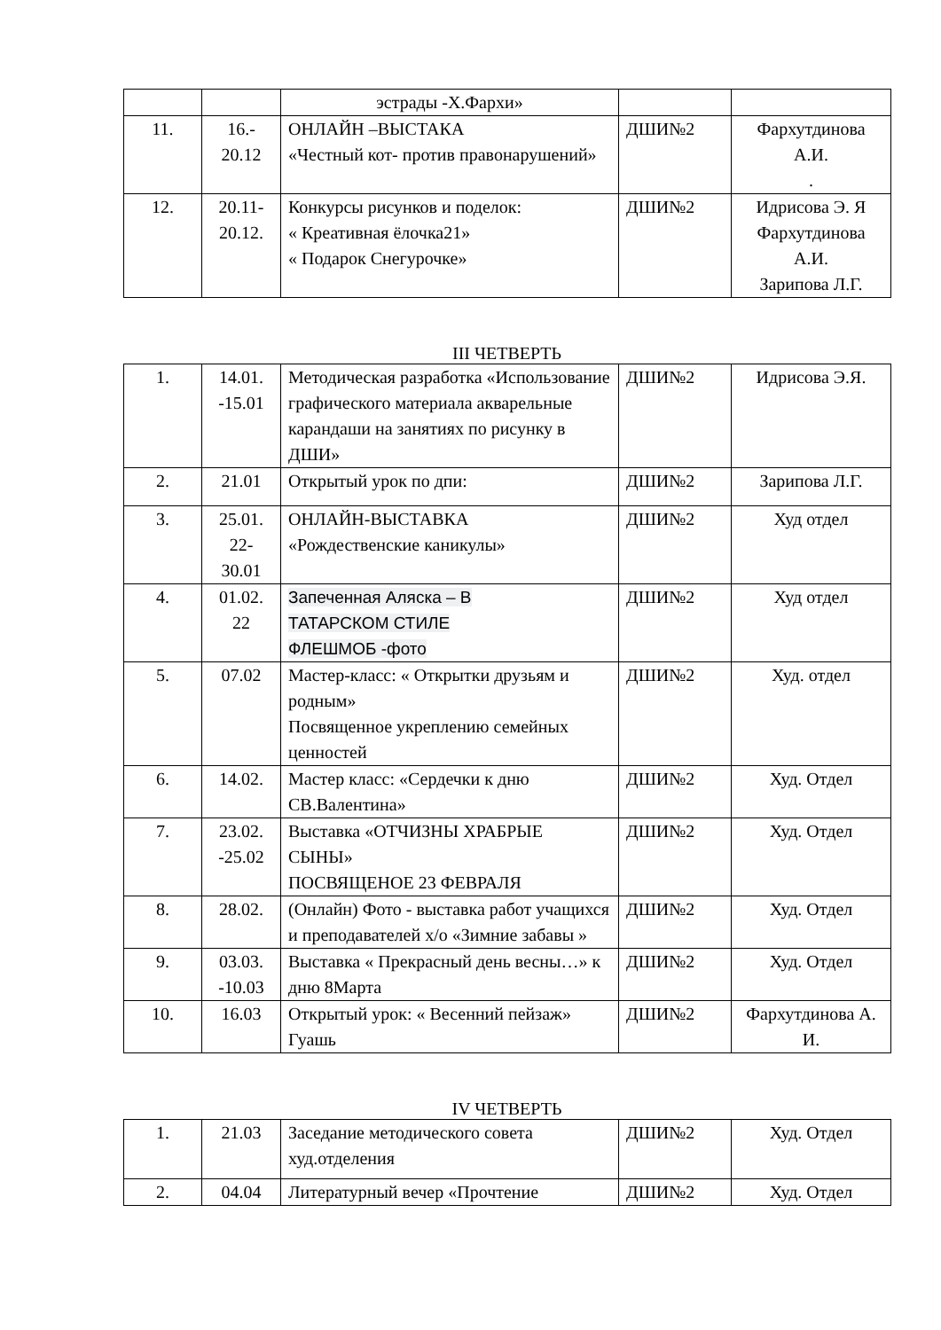| | | эстрады -Х.Фархи» | | |
| 11. | 16.- 20.12 | ОНЛАЙН –ВЫСТАКА «Честный кот- против правонарушений» | ДШИ№2 | Фархутдинова А.И. . |
| 12. | 20.11- 20.12. | Конкурсы рисунков и поделок: « Креативная ёлочка21» « Подарок Снегурочке» | ДШИ№2 | Идрисова Э. Я Фархутдинова А.И. Зарипова Л.Г. |
III ЧЕТВЕРТЬ
| 1. | 14.01. -15.01 | Методическая разработка «Использование графического материала акварельные карандаши на занятиях по рисунку в ДШИ» | ДШИ№2 | Идрисова Э.Я. |
| 2. | 21.01 | Открытый урок по дпи: | ДШИ№2 | Зарипова Л.Г. |
| 3. | 25.01. 22- 30.01 | ОНЛАЙН-ВЫСТАВКА «Рождественские каникулы» | ДШИ№2 | Худ отдел |
| 4. | 01.02. 22 | Запеченная Аляска – В ТАТАРСКОМ СТИЛЕ ФЛЕШМОБ -фото | ДШИ№2 | Худ отдел |
| 5. | 07.02 | Мастер-класс: « Открытки друзьям и родным» Посвященное укреплению семейных ценностей | ДШИ№2 | Худ. отдел |
| 6. | 14.02. | Мастер класс: «Сердечки к дню СВ.Валентина» | ДШИ№2 | Худ. Отдел |
| 7. | 23.02. -25.02 | Выставка «ОТЧИЗНЫ ХРАБРЫЕ СЫНЫ» ПОСВЯЩЕНОЕ 23 ФЕВРАЛЯ | ДШИ№2 | Худ. Отдел |
| 8. | 28.02. | (Онлайн) Фото - выставка работ учащихся и преподавателей х/о «Зимние забавы » | ДШИ№2 | Худ. Отдел |
| 9. | 03.03. -10.03 | Выставка « Прекрасный день весны…» к дню 8Марта | ДШИ№2 | Худ. Отдел |
| 10. | 16.03 | Открытый урок: « Весенний пейзаж» Гуашь | ДШИ№2 | Фархутдинова А. И. |
IV ЧЕТВЕРТЬ
| 1. | 21.03 | Заседание методического совета худ.отделения | ДШИ№2 | Худ. Отдел |
| 2. | 04.04 | Литературный вечер «Прочтение | ДШИ№2 | Худ. Отдел |